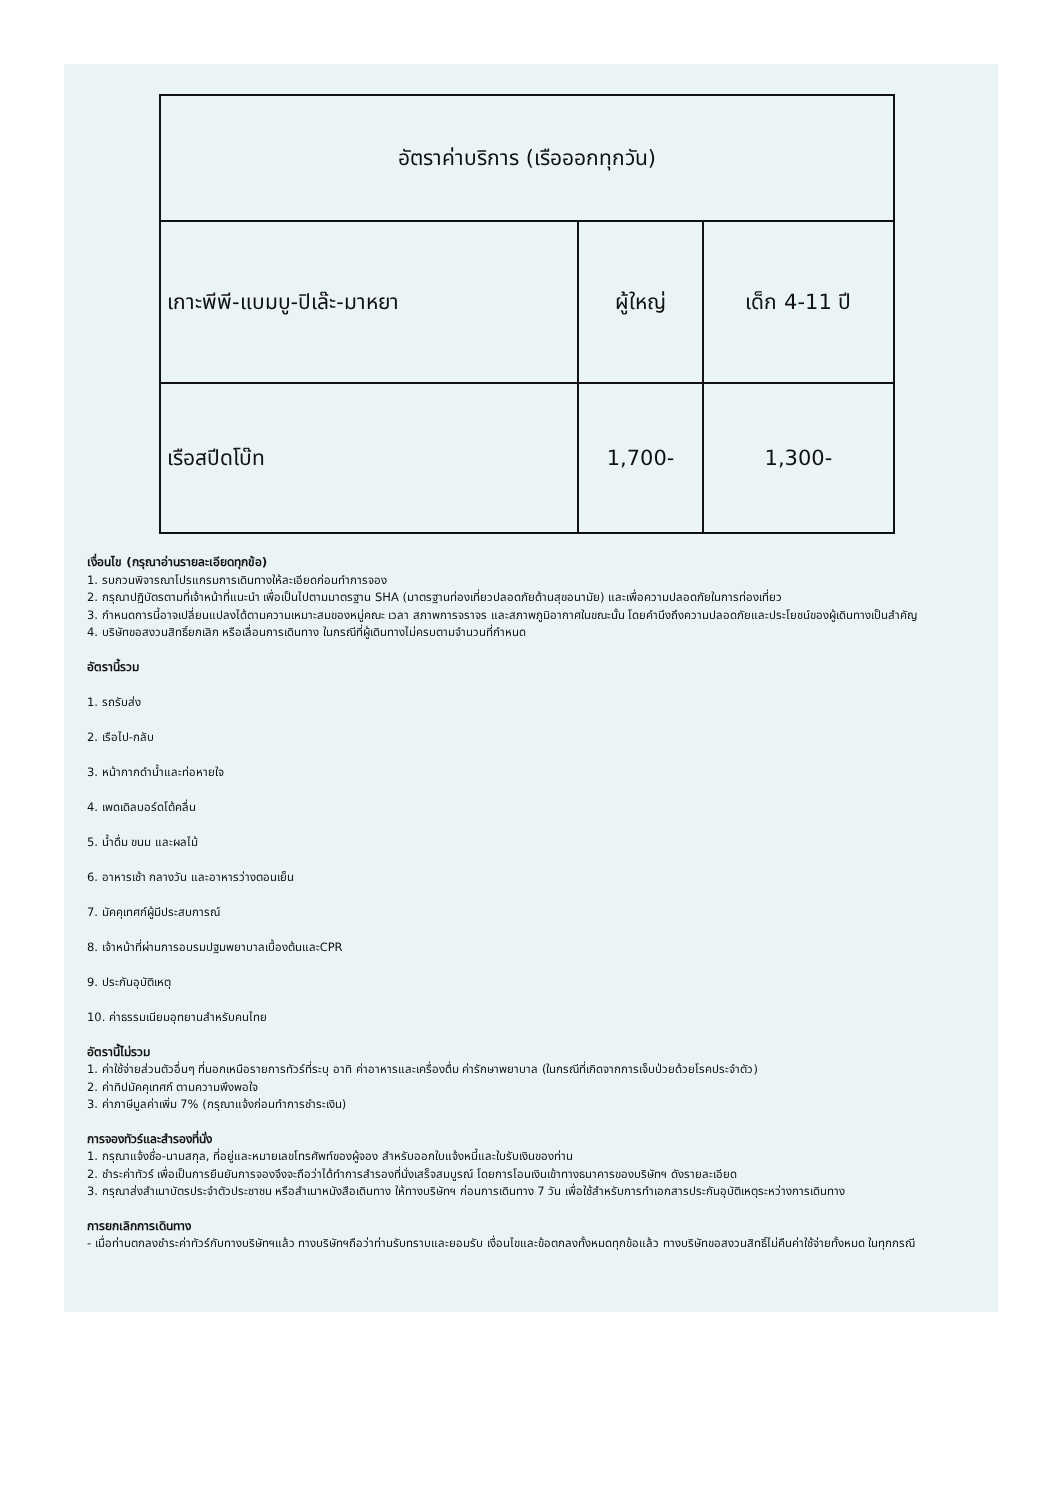| อัตราค่าบริการ (เรือออกทุกวัน) | | |
| --- | --- | --- |
| เกาะพีพี-แบมบู-ปิเล๊ะ-มาหยา | ผู้ใหญ่ | เด็ก 4-11 ปี |
| เรือสปีดโบ๊ท | 1,700- | 1,300- |
เงื่อนไข (กรุณาอ่านรายละเอียดทุกข้อ)
1. รบกวนพิจารณาโปรแกรมการเดินทางให้ละเอียดก่อนทำการจอง
2. กรุณาปฏิบัตรตามที่เจ้าหน้าที่แนะนำ เพื่อเป็นไปตามมาตรฐาน SHA (มาตรฐานท่องเที่ยวปลอดภัยด้านสุขอนามัย) และเพื่อความปลอดภัยในการท่องเที่ยว
3. กำหนดการนี้อาจเปลี่ยนแปลงได้ตามความเหมาะสมของหมู่คณะ เวลา สภาพการจราจร และสภาพภูมิอากาศในขณะนั้น โดยคำนึงถึงความปลอดภัยและประโยชน์ของผู้เดินทางเป็นสำคัญ
4. บริษัทขอสงวนสิทธิ์ยกเลิก หรือเลื่อนการเดินทาง ในกรณีที่ผู้เดินทางไม่ครบตามจำนวนที่กำหนด
อัตรานี้รวม
1. รถรับส่ง
2. เรือไป-กลับ
3. หน้ากากดำน้ำและท่อหายใจ
4. เพดเดิลบอร์ดโต้คลื่น
5. น้ำดื่ม ขนม และผลไม้
6. อาหารเช้า กลางวัน และอาหารว่างตอนเย็น
7. มัคคุเทศก์ผู้มีประสบการณ์
8. เจ้าหน้าที่ผ่านการอบรมปฐมพยาบาลเบื้องต้นและCPR
9. ประกันอุบัติเหตุ
10. ค่าธรรมเนียมอุทยานสำหรับคนไทย
อัตรานี้ไม่รวม
1. ค่าใช้จ่ายส่วนตัวอื่นๆ ที่นอกเหนือรายการทัวร์ที่ระบุ อาทิ ค่าอาหารและเครื่องดื่ม ค่ารักษาพยาบาล (ในกรณีที่เกิดจากการเจ็บป่วยด้วยโรคประจำตัว)
2. ค่าทิปมัคคุเทศก์ ตามความพึงพอใจ
3. ค่าภาษีมูลค่าเพิ่ม 7% (กรุณาแจ้งก่อนทำการชำระเงิน)
การจองทัวร์และสำรองที่นั่ง
1. กรุณาแจ้งชื่อ-นามสกุล, ที่อยู่และหมายเลขโทรศัพท์ของผู้จอง สำหรับออกใบแจ้งหนี้และใบรับเงินของท่าน
2. ชำระค่าทัวร์ เพื่อเป็นการยืนยันการจองจึงจะถือว่าได้ทำการสำรองที่นั่งเสร็จสมบูรณ์ โดยการโอนเงินเข้าทางธนาคารของบริษัทฯ ดังรายละเอียด
3. กรุณาส่งสำเนาบัตรประจำตัวประชาชน หรือสำเนาหนังสือเดินทาง ให้ทางบริษัทฯ ก่อนการเดินทาง 7 วัน เพื่อใช้สำหรับการทำเอกสารประกันอุบัติเหตุระหว่างการเดินทาง
การยกเลิกการเดินทาง
- เมื่อท่านตกลงชำระค่าทัวร์กับทางบริษัทฯแล้ว ทางบริษัทฯถือว่าท่านรับทราบและยอมรับ เงื่อนไขและข้อตกลงทั้งหมดทุกข้อแล้ว ทางบริษัทขอสงวนสิทธิ์ไม่คืนค่าใช้จ่ายทั้งหมด ในทุกกรณี